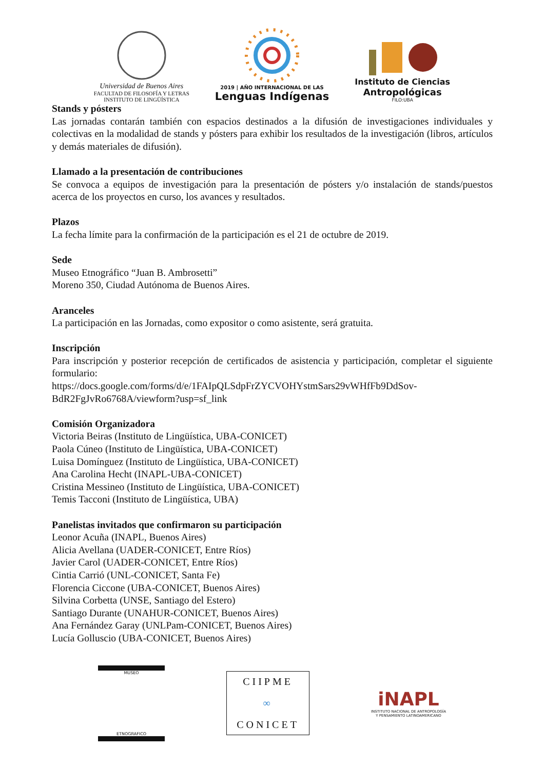Universidad de Buenos Aires
FACULTAD DE FILOSOFÍA Y LETRAS
INSTITUTO DE LINGÜÍSTICA
2019 | AÑO INTERNACIONAL DE LAS
Lenguas Indígenas
Instituto de Ciencias
Antropológicas
FILO:UBA
Stands y pósters
Las jornadas contarán también con espacios destinados a la difusión de investigaciones individuales y colectivas en la modalidad de stands y pósters para exhibir los resultados de la investigación (libros, artículos y demás materiales de difusión).
Llamado a la presentación de contribuciones
Se convoca a equipos de investigación para la presentación de pósters y/o instalación de stands/puestos acerca de los proyectos en curso, los avances y resultados.
Plazos
La fecha límite para la confirmación de la participación es el 21 de octubre de 2019.
Sede
Museo Etnográfico “Juan B. Ambrosetti”
Moreno 350, Ciudad Autónoma de Buenos Aires.
Aranceles
La participación en las Jornadas, como expositor o como asistente, será gratuita.
Inscripción
Para inscripción y posterior recepción de certificados de asistencia y participación, completar el siguiente formulario:
https://docs.google.com/forms/d/e/1FAIpQLSdpFrZYCVOHYstmSars29vWHfFb9DdSov-BdR2FgJvRo6768A/viewform?usp=sf_link
Comisión Organizadora
Victoria Beiras (Instituto de Lingüística, UBA-CONICET)
Paola Cúneo (Instituto de Lingüística, UBA-CONICET)
Luisa Domínguez (Instituto de Lingüística, UBA-CONICET)
Ana Carolina Hecht (INAPL-UBA-CONICET)
Cristina Messineo (Instituto de Lingüística, UBA-CONICET)
Temis Tacconi (Instituto de Lingüística, UBA)
Panelistas invitados que confirmaron su participación
Leonor Acuña (INAPL, Buenos Aires)
Alicia Avellana (UADER-CONICET, Entre Ríos)
Javier Carol (UADER-CONICET, Entre Ríos)
Cintia Carrió (UNL-CONICET, Santa Fe)
Florencia Ciccone (UBA-CONICET, Buenos Aires)
Silvina Corbetta (UNSE, Santiago del Estero)
Santiago Durante (UNAHUR-CONICET, Buenos Aires)
Ana Fernández Garay (UNLPam-CONICET, Buenos Aires)
Lucía Golluscio (UBA-CONICET, Buenos Aires)
MUSEO
ETNOGRAFICO
CIIPME
∞
CONICET
iNAPL
INSTITUTO NACIONAL DE ANTROPOLOGÍA
Y PENSAMIENTO LATINOAMERICANO